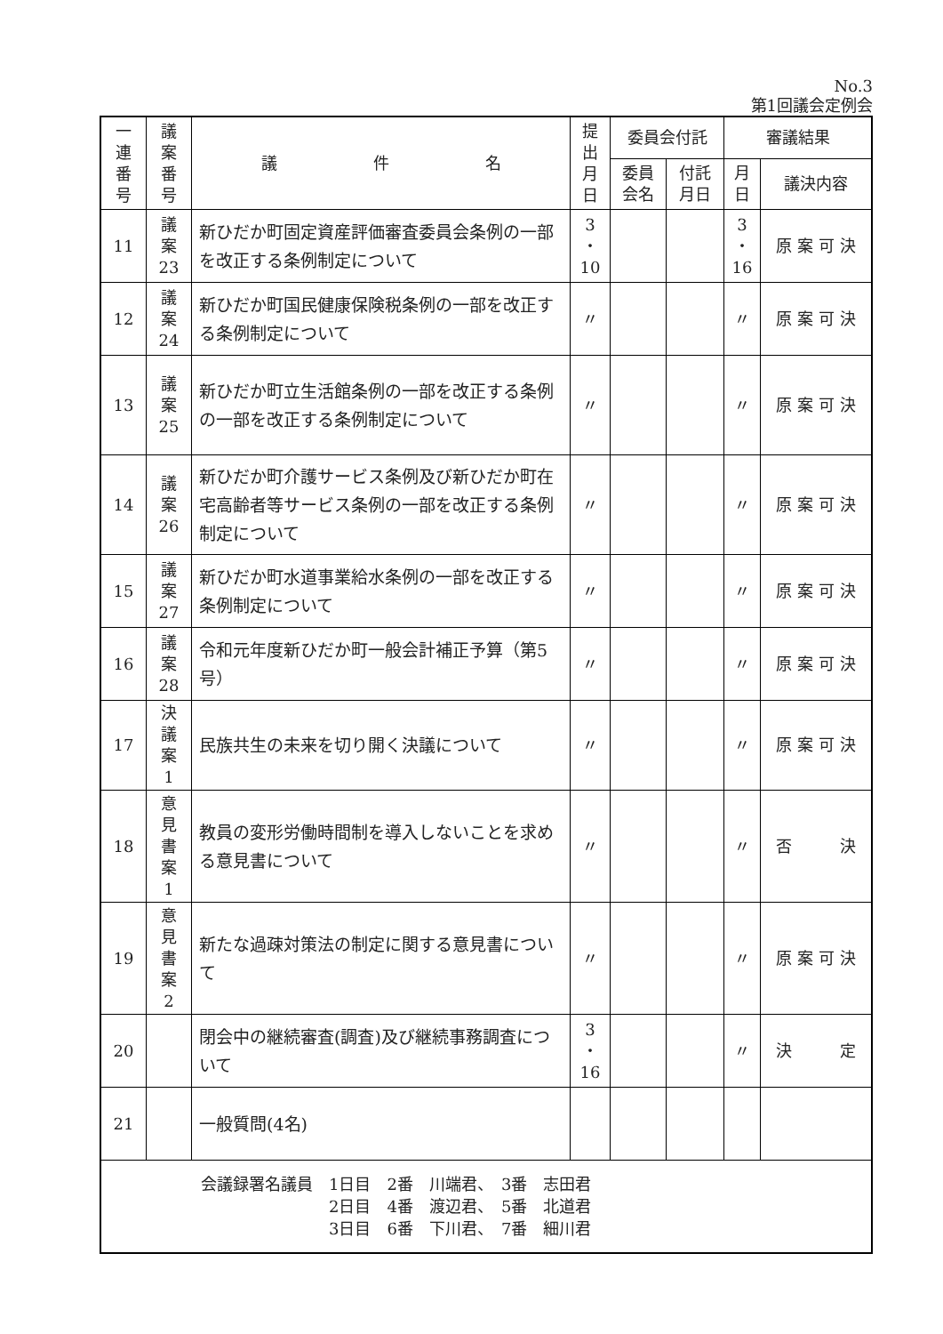No.3
第1回議会定例会
| 一 連 番 号 | 議 案 番 号 | 議 件 名 | 提 出 月 日 | 委員会付託 | | 審議結果 | |
| --- | --- | --- | --- | --- | --- | --- | --- |
| | | | | 委員 会名 | 付託 月日 | 月 日 | 議決内容 |
| 11 | 議 案 23 | 新ひだか町固定資産評価審査委員会条例の一部を改正する条例制定について | 3 ・ 10 | | | 3 ・ 16 | 原 案 可 決 |
| 12 | 議 案 24 | 新ひだか町国民健康保険税条例の一部を改正する条例制定について | 〃 | | | 〃 | 原 案 可 決 |
| 13 | 議 案 25 | 新ひだか町立生活館条例の一部を改正する条例の一部を改正する条例制定について | 〃 | | | 〃 | 原 案 可 決 |
| 14 | 議 案 26 | 新ひだか町介護サービス条例及び新ひだか町在宅高齢者等サービス条例の一部を改正する条例制定について | 〃 | | | 〃 | 原 案 可 決 |
| 15 | 議 案 27 | 新ひだか町水道事業給水条例の一部を改正する条例制定について | 〃 | | | 〃 | 原 案 可 決 |
| 16 | 議 案 28 | 令和元年度新ひだか町一般会計補正予算（第5号） | 〃 | | | 〃 | 原 案 可 決 |
| 17 | 決 議 案 1 | 民族共生の未来を切り開く決議について | 〃 | | | 〃 | 原 案 可 決 |
| 18 | 意 見 書 案 1 | 教員の変形労働時間制を導入しないことを求める意見書について | 〃 | | | 〃 | 否 決 |
| 19 | 意 見 書 案 2 | 新たな過疎対策法の制定に関する意見書について | 〃 | | | 〃 | 原 案 可 決 |
| 20 | | 閉会中の継続審査(調査)及び継続事務調査について | 3 ・ 16 | | | 〃 | 決 定 |
| 21 | | 一般質問(4名) | | | | | |
| 会議録署名議員 1日目 2番 川端君、 3番 志田君 2日目 4番 渡辺君、 5番 北道君 3日目 6番 下川君、 7番 細川君 | | | | | | | |